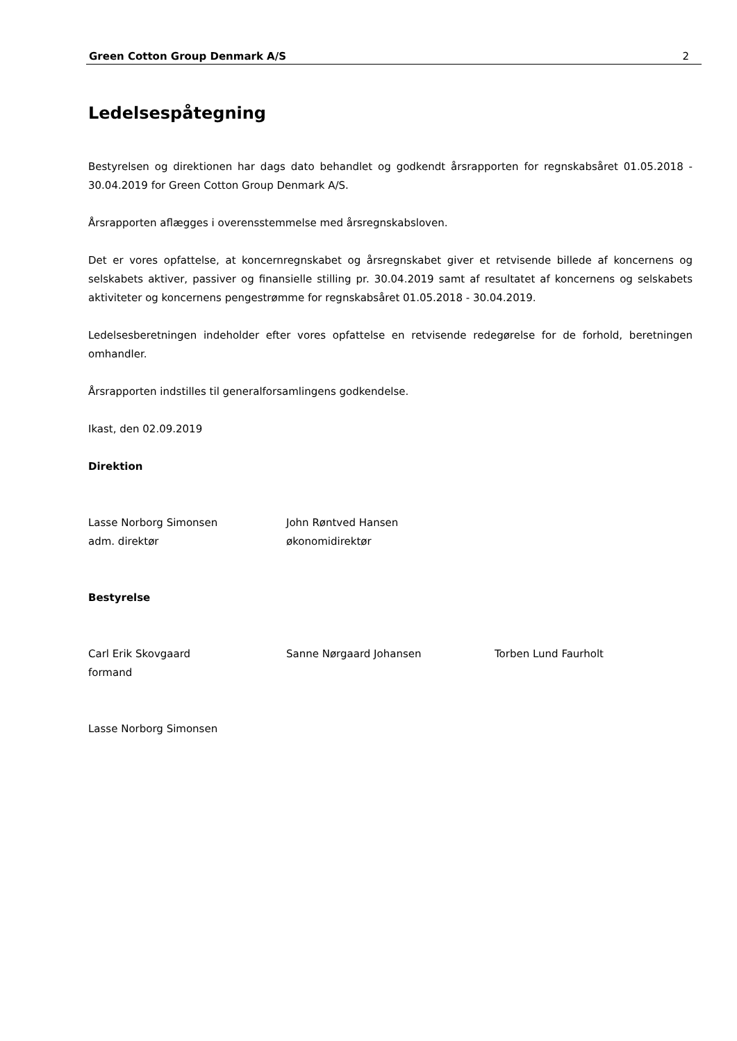Green Cotton Group Denmark A/S 2
Ledelsespåtegning
Bestyrelsen og direktionen har dags dato behandlet og godkendt årsrapporten for regnskabsåret 01.05.2018 - 30.04.2019 for Green Cotton Group Denmark A/S.
Årsrapporten aflægges i overensstemmelse med årsregnskabsloven.
Det er vores opfattelse, at koncernregnskabet og årsregnskabet giver et retvisende billede af koncernens og selskabets aktiver, passiver og finansielle stilling pr. 30.04.2019 samt af resultatet af koncernens og selskabets aktiviteter og koncernens pengestrømme for regnskabsåret 01.05.2018 - 30.04.2019.
Ledelsesberetningen indeholder efter vores opfattelse en retvisende redegørelse for de forhold, beretningen omhandler.
Årsrapporten indstilles til generalforsamlingens godkendelse.
Ikast, den 02.09.2019
Direktion
Lasse Norborg Simonsen
adm. direktør
John Røntved Hansen
økonomidirektør
Bestyrelse
Carl Erik Skovgaard
formand
Sanne Nørgaard Johansen Torben Lund Faurholt
Lasse Norborg Simonsen